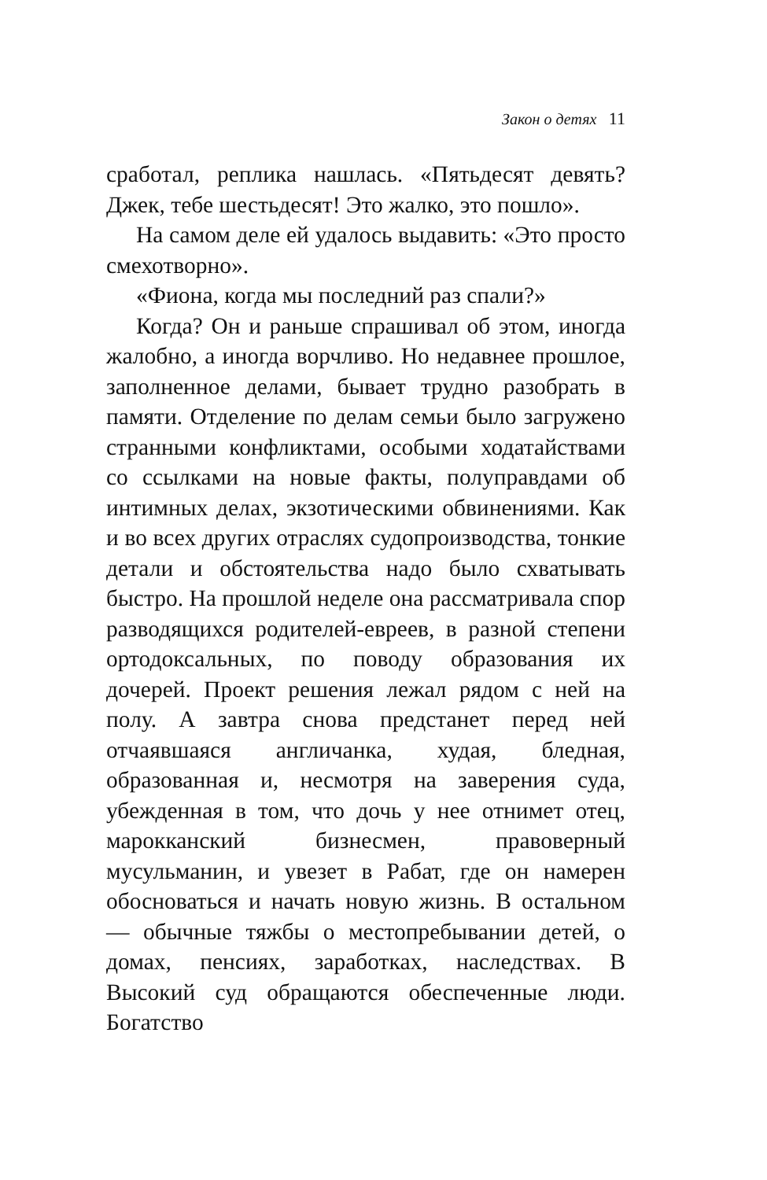Закон о детях 11
сработал, реплика нашлась. «Пятьдесят девять? Джек, тебе шестьдесят! Это жалко, это пошло».
На самом деле ей удалось выдавить: «Это просто смехотворно».
«Фиона, когда мы последний раз спали?»
Когда? Он и раньше спрашивал об этом, иногда жалобно, а иногда ворчливо. Но недавнее прошлое, заполненное делами, бывает трудно разобрать в памяти. Отделение по делам семьи было загружено странными конфликтами, особыми ходатайствами со ссылками на новые факты, полуправдами об интимных делах, экзотическими обвинениями. Как и во всех других отраслях судопроизводства, тонкие детали и обстоятельства надо было схватывать быстро. На прошлой неделе она рассматривала спор разводящихся родителей-евреев, в разной степени ортодоксальных, по поводу образования их дочерей. Проект решения лежал рядом с ней на полу. А завтра снова предстанет перед ней отчаявшаяся англичанка, худая, бледная, образованная и, несмотря на заверения суда, убежденная в том, что дочь у нее отнимет отец, марокканский бизнесмен, правоверный мусульманин, и увезет в Рабат, где он намерен обосноваться и начать новую жизнь. В остальном — обычные тяжбы о местопребывании детей, о домах, пенсиях, заработках, наследствах. В Высокий суд обращаются обеспеченные люди. Богатство